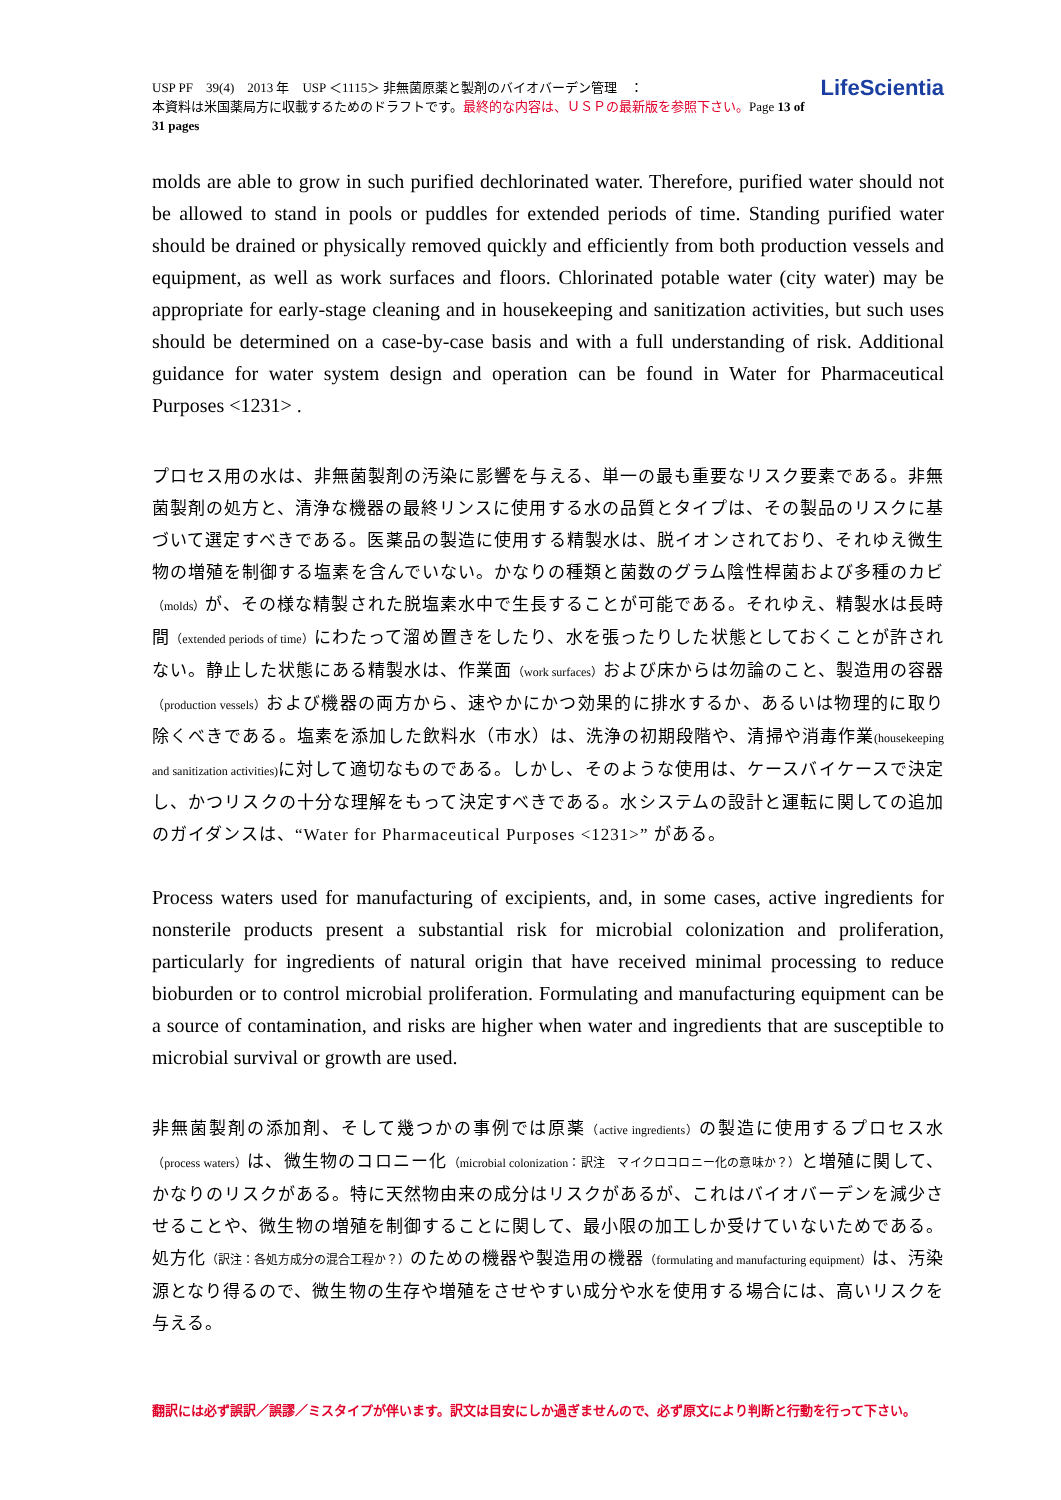USP PF　39(4)　2013 年　USP ＜1115＞ 非無菌原薬と製剤のバイオバーデン管理　：
本資料は米国薬局方に収載するためのドラフトです。最終的な内容は、ＵＳＰの最新版を参照下さい。Page 13 of 31 pages
LifeScientia
molds are able to grow in such purified dechlorinated water. Therefore, purified water should not be allowed to stand in pools or puddles for extended periods of time. Standing purified water should be drained or physically removed quickly and efficiently from both production vessels and equipment, as well as work surfaces and floors. Chlorinated potable water (city water) may be appropriate for early-stage cleaning and in housekeeping and sanitization activities, but such uses should be determined on a case-by-case basis and with a full understanding of risk. Additional guidance for water system design and operation can be found in Water for Pharmaceutical Purposes <1231> .
プロセス用の水は、非無菌製剤の汚染に影響を与える、単一の最も重要なリスク要素である。非無菌製剤の処方と、清浄な機器の最終リンスに使用する水の品質とタイプは、その製品のリスクに基づいて選定すべきである。医薬品の製造に使用する精製水は、脱イオンされており、それゆえ微生物の増殖を制御する塩素を含んでいない。かなりの種類と菌数のグラム陰性桿菌および多種のカビ（molds）が、その様な精製された脱塩素水中で生長することが可能である。それゆえ、精製水は長時間（extended periods of time）にわたって溜め置きをしたり、水を張ったりした状態としておくことが許されない。静止した状態にある精製水は、作業面（work surfaces）および床からは勿論のこと、製造用の容器（production vessels）および機器の両方から、速やかにかつ効果的に排水するか、あるいは物理的に取り除くべきである。塩素を添加した飲料水（市水）は、洗浄の初期段階や、清掃や消毒作業(housekeeping and sanitization activities) に対して適切なものである。しかし、そのような使用は、ケースバイケースで決定し、かつリスクの十分な理解をもって決定すべきである。水システムの設計と運転に関しての追加のガイダンスは、“Water for Pharmaceutical Purposes <1231>” がある。
Process waters used for manufacturing of excipients, and, in some cases, active ingredients for nonsterile products present a substantial risk for microbial colonization and proliferation, particularly for ingredients of natural origin that have received minimal processing to reduce bioburden or to control microbial proliferation. Formulating and manufacturing equipment can be a source of contamination, and risks are higher when water and ingredients that are susceptible to microbial survival or growth are used.
非無菌製剤の添加剤、そして幾つかの事例では原薬（active ingredients）の製造に使用するプロセス水（process waters）は、微生物のコロニー化（microbial colonization：訳注　マイクロコロニー化の意味か？）と増殖に関して、かなりのリスクがある。特に天然物由来の成分はリスクがあるが、これはバイオバーデンを減少させることや、微生物の増殖を制御することに関して、最小限の加工しか受けていないためである。 処方化（訳注：各処方成分の混合工程か？）のための機器や製造用の機器（formulating and manufacturing equipment）は、汚染源となり得るので、微生物の生存や増殖をさせやすい成分や水を使用する場合には、高いリスクを与える。
翻訳には必ず誤訳／誤謬／ミスタイプが伴います。訳文は目安にしか過ぎませんので、必ず原文により判断と行動を行って下さい。